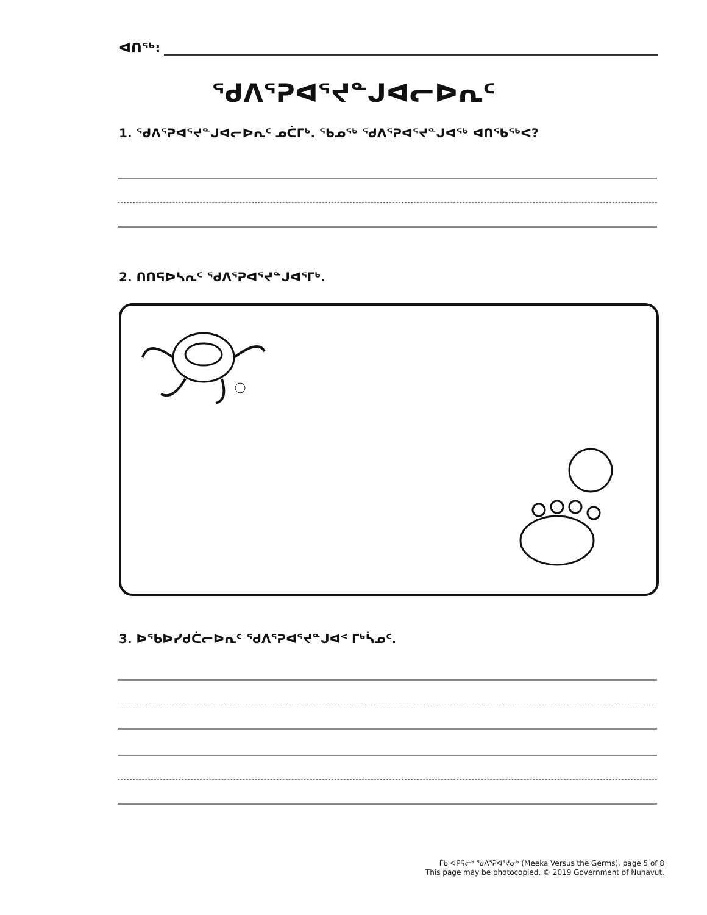ᐊᑎᖅ:
ᖁᐱᕐᕈᐊᕐᔪᓐᒍᐊᓕᐅᕆᑦ
1. ᖁᐱᕐᕈᐊᕐᔪᓐᒍᐊᓕᐅᕆᑦ ᓄᑖᒥᒃ. ᖃᓄᖅ ᖁᐱᕐᕈᐊᕐᔪᓐᒍᐊᖅ ᐊᑎᖃᖅᐸ?
2. ᑎᑎᕋᐅᓴᕆᑦ ᖁᐱᕐᕈᐊᕐᔪᓐᒍᐊᕐᒥᒃ.
3. ᐅᖃᐅᓯᑯᑖᓕᐅᕆᑦ ᖁᐱᕐᕈᐊᕐᔪᓐᒍᐊᑉ ᒥᒃᓵᓄᑦ.
ᒦᑲ ᐊᑭᕋᓕᒃ ᖁᐱᕐᕈᐊᕐᔪᓂᒃ (Meeka Versus the Germs), page 5 of 8
This page may be photocopied. © 2019 Government of Nunavut.